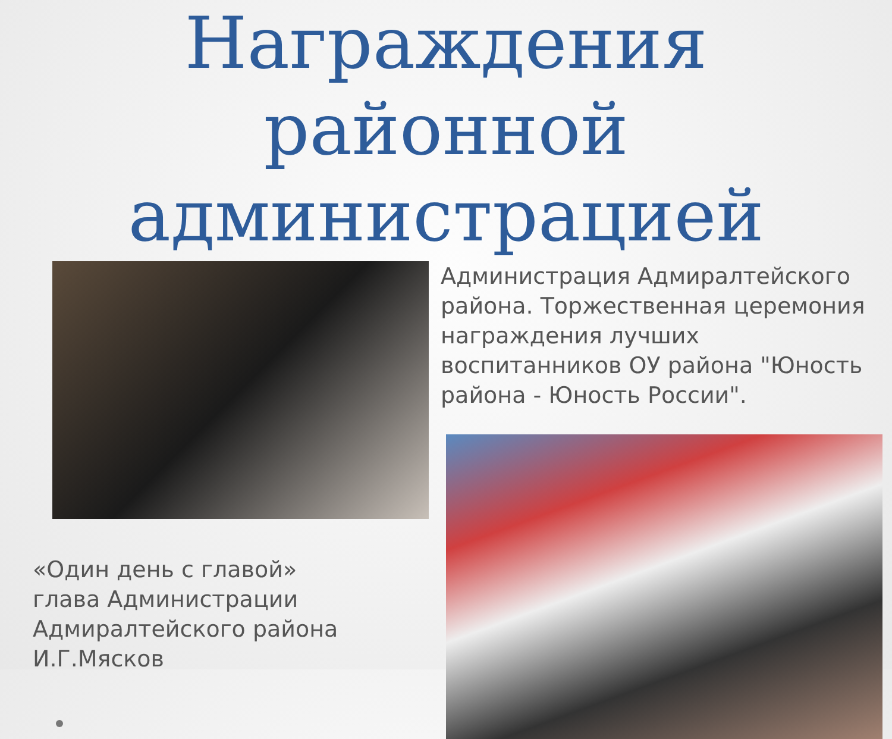Награждения районной администрацией
Администрация Адмиралтейского района. Торжественная церемония награждения лучших воспитанников ОУ района "Юность района - Юность России".
«Один день с главой»
глава Администрации Адмиралтейского района
И.Г.Мясков